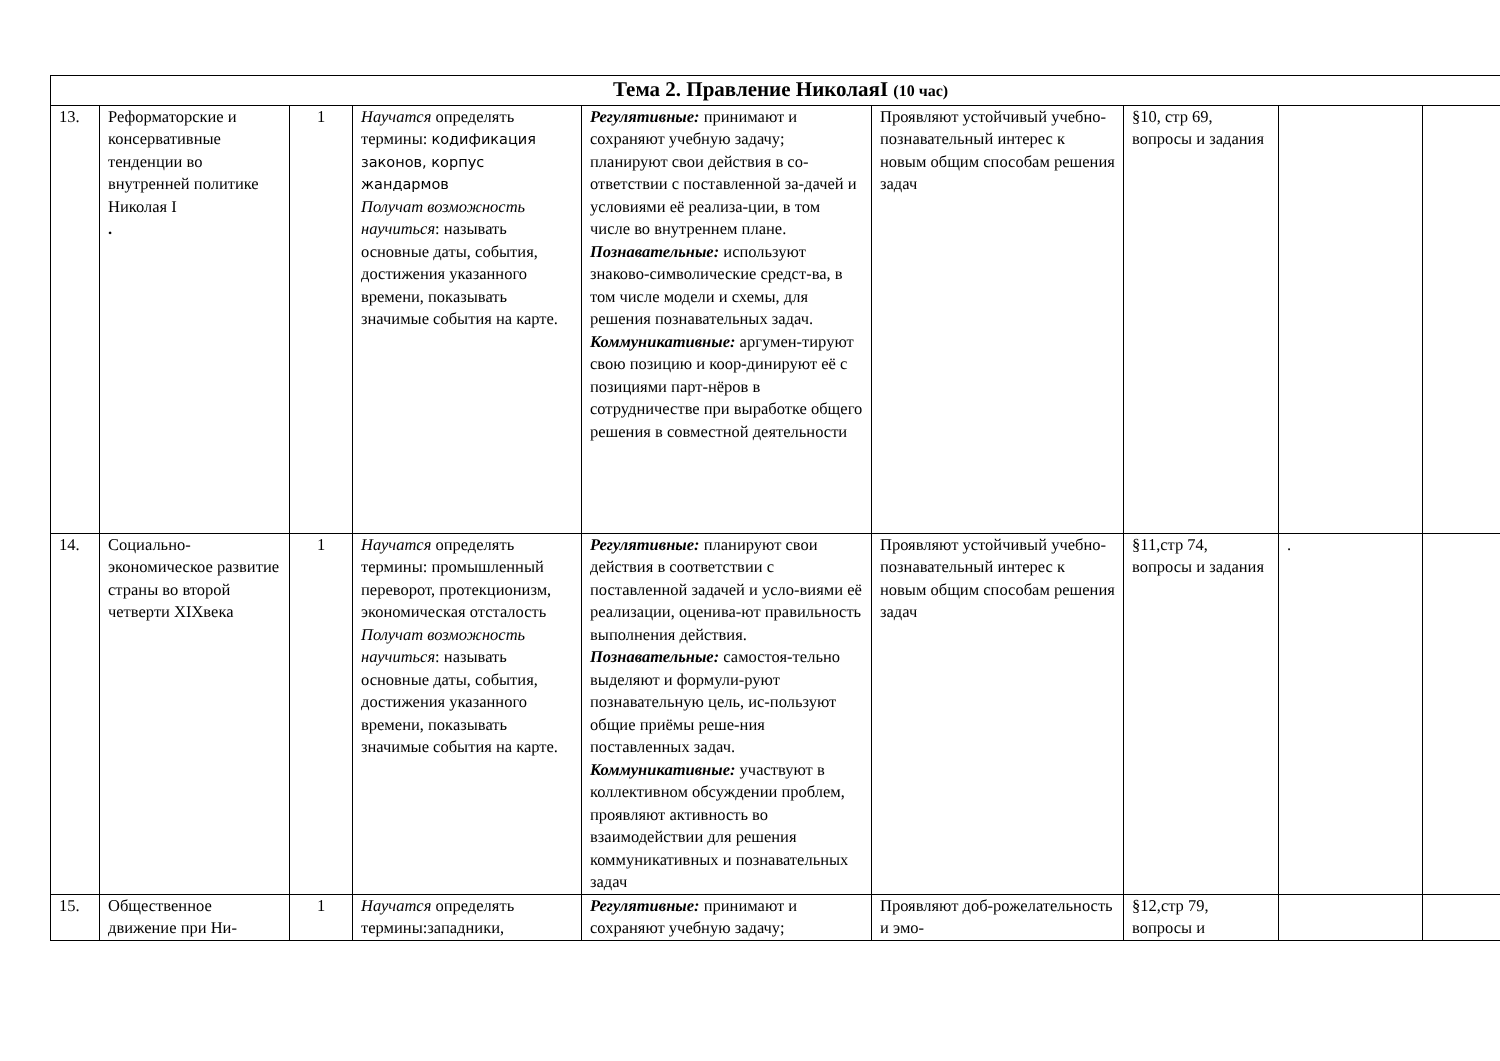| Тема 2. Правление НиколаяI (10 час) | | | | | | | | |
| 13. | Реформаторские и консервативные тенденции во внутренней политике Николая I . | 1 | Научатся определять термины: кодификация законов, корпус жандармов Получат возможность научиться : называть основные даты, события, достижения указанного времени, показывать значимые события на карте. | Регулятивные: принимают и сохраняют учебную задачу; планируют свои действия в со-ответствии с поставленной за-дачей и условиями её реализа-ции, в том числе во внутреннем плане. Познавательные: используют знаково-символические средст-ва, в том числе модели и схемы, для решения познавательных задач. Коммуникативные: аргумен-тируют свою позицию и коор-динируют её с позициями парт-нёров в сотрудничестве при выработке общего решения в совместной деятельности | Проявляют устойчивый учебно- познавательный интерес к новым общим способам решения задач | §10, стр 69, вопросы и задания | | |
| 14. | Социально-экономическое развитие страны во второй четверти XIXвека | 1 | Научатся определять термины: промышленный переворот, протекционизм, экономическая отсталость Получат возможность научиться : называть основные даты, события, достижения указанного времени, показывать значимые события на карте. | Регулятивные: планируют свои действия в соответствии с поставленной задачей и усло-виями её реализации, оценива-ют правильность выполнения действия. Познавательные: самостоя-тельно выделяют и формули-руют познавательную цель, ис-пользуют общие приёмы реше-ния поставленных задач. Коммуникативные: участвуют в коллективном обсуждении проблем, проявляют активность во взаимодействии для решения коммуникативных и познавательных задач | Проявляют устойчивый учебно- познавательный интерес к новым общим способам решения задач | §11,стр 74, вопросы и задания | . | |
| 15. | Общественное движение при Ни- | 1 | Научатся определять термины:западники, | Регулятивные: принимают и сохраняют учебную задачу; | Проявляют доб-рожелательность и эмо- | §12,стр 79, вопросы и | | |